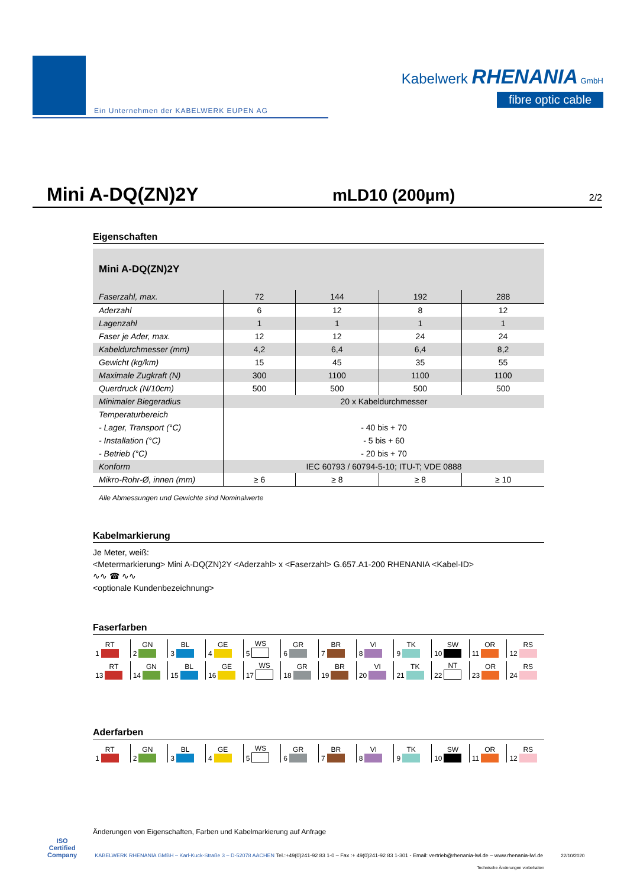Ein Unternehmen der KABELWERK EUPEN AG
Kabelwerk RHENANIA GmbH
fibre optic cable
Mini A-DQ(ZN)2Y mLD10 (200µm) 2/2
Eigenschaften
| Mini A-DQ(ZN)2Y | | | | |
| Faserzahl, max. | 72 | 144 | 192 | 288 |
| Aderzahl | 6 | 12 | 8 | 12 |
| Lagenzahl | 1 | 1 | 1 | 1 |
| Faser je Ader, max. | 12 | 12 | 24 | 24 |
| Kabeldurchmesser (mm) | 4,2 | 6,4 | 6,4 | 8,2 |
| Gewicht (kg/km) | 15 | 45 | 35 | 55 |
| Maximale Zugkraft (N) | 300 | 1100 | 1100 | 1100 |
| Querdruck (N/10cm) | 500 | 500 | 500 | 500 |
| Minimaler Biegeradius | 20 x Kabeldurchmesser | | | |
| Temperaturbereich | | | | |
| - Lager, Transport (°C) | - 40 bis + 70 | | | |
| - Installation (°C) | - 5 bis + 60 | | | |
| - Betrieb (°C) | - 20 bis + 70 | | | |
| Konform | IEC 60793 / 60794-5-10; ITU-T; VDE 0888 | | | |
| Mikro-Rohr-Ø, innen (mm) | ≥ 6 | ≥ 8 | ≥ 8 | ≥ 10 |
Alle Abmessungen und Gewichte sind Nominalwerte
Kabelmarkierung
Je Meter, weiß:
<Metermarkierung> Mini A-DQ(ZN)2Y <Aderzahl> x <Faserzahl> G.657.A1-200 RHENANIA <Kabel-ID>
∿∿ ☎ ∿∿
<optionale Kundenbezeichnung>
Faserfarben
1 RT 2 GN 3 BL 4 GE 5 WS 6 GR 7 BR 8 VI 9 TK 10 SW 11 OR 12 RS
13 RT 14 GN 15 BL 16 GE 17 WS 18 GR 19 BR 20 VI 21 TK 22 NT 23 OR 24 RS
Aderfarben
1 RT 2 GN 3 BL 4 GE 5 WS 6 GR 7 BR 8 VI 9 TK 10 SW 11 OR 12 RS
Änderungen von Eigenschaften, Farben und Kabelmarkierung auf Anfrage
Technische Änderungen vorbehalten
ISO
Certified
Company KABELWERK RHENANIA GMBH – Karl-Kuck-Straße 3 – D-52078 AACHEN Tel.:+49(0)241-92 83 1-0 – Fax :+ 49(0)241-92 83 1-301 - Email: vertrieb@rhenania-lwl.de – www.rhenania-lwl.de 22/10/2020